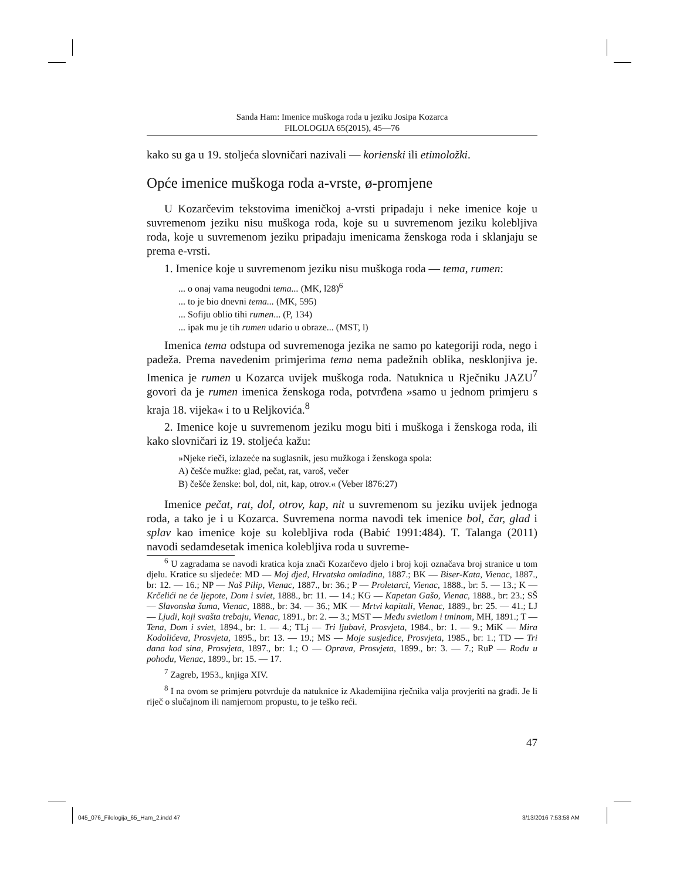Sanda Ham: Imenice muškoga roda u jeziku Josipa Kozarca
FILOLOGIJA 65(2015), 45—76
kako su ga u 19. stoljeća slovničari nazivali — korienski ili etimoložki.
Opće imenice muškoga roda a-vrste, ø-promjene
U Kozarčevim tekstovima imeničkoj a-vrsti pripadaju i neke imenice koje u suvremenom jeziku nisu muškoga roda, koje su u suvremenom jeziku kolebljiva roda, koje u suvremenom jeziku pripadaju imenicama ženskoga roda i sklanjaju se prema e-vrsti.
1. Imenice koje u suvremenom jeziku nisu muškoga roda — tema, rumen:
... o onaj vama neugodni tema... (MK, l28)<sup>6</sup>
... to je bio dnevni tema... (MK, 595)
... Sofiju oblio tihi rumen... (P, 134)
... ipak mu je tih rumen udario u obraze... (MST, l)
Imenica tema odstupa od suvremenoga jezika ne samo po kategoriji roda, nego i padeža. Prema navedenim primjerima tema nema padežnih oblika, nesklonjiva je. Imenica je rumen u Kozarca uvijek muškoga roda. Natuknica u Rječniku JAZU<sup>7</sup> govori da je rumen imenica ženskoga roda, potvrđena »samo u jednom primjeru s kraja 18. vijeka« i to u Reljkovića.<sup>8</sup>
2. Imenice koje u suvremenom jeziku mogu biti i muškoga i ženskoga roda, ili kako slovničari iz 19. stoljeća kažu:
»Njeke rieči, izlazeće na suglasnik, jesu mužkoga i ženskoga spola:
A) češće mužke: glad, pečat, rat, varoš, večer
B) češće ženske: bol, dol, nit, kap, otrov.« (Veber l876:27)
Imenice pečat, rat, dol, otrov, kap, nit u suvremenom su jeziku uvijek jednoga roda, a tako je i u Kozarca. Suvremena norma navodi tek imenice bol, čar, glad i splav kao imenice koje su kolebljiva roda (Babić 1991:484). T. Talanga (2011) navodi sedamdesetak imenica kolebljiva roda u suvreme-
<sup>6</sup> U zagradama se navodi kratica koja znači Kozarčevo djelo i broj koji označava broj stranice u tom djelu. Kratice su sljedeće: MD — Moj djed, Hrvatska omladina, 1887.; BK — Biser-Kata, Vienac, 1887., br: 12. — 16.; NP — Naš Pilip, Vienac, 1887., br: 36.; P — Proletarci, Vienac, 1888., br: 5. — 13.; K — Krčelići ne će ljepote, Dom i sviet, 1888., br: 11. — 14.; KG — Kapetan Gašo, Vienac, 1888., br: 23.; SŠ — Slavonska šuma, Vienac, 1888., br: 34. — 36.; MK — Mrtvi kapitali, Vienac, 1889., br: 25. — 41.; LJ — Ljudi, koji svašta trebaju, Vienac, 1891., br: 2. — 3.; MST — Među svietlom i tminom, MH, 1891.; T — Tena, Dom i sviet, 1894., br: 1. — 4.; TLj — Tri ljubavi, Prosvjeta, 1984., br: 1. — 9.; MiK — Mira Kodolićeva, Prosvjeta, 1895., br: 13. — 19.; MS — Moje susjedice, Prosvjeta, 1985., br: 1.; TD — Tri dana kod sina, Prosvjeta, 1897., br: 1.; O — Oprava, Prosvjeta, 1899., br: 3. — 7.; RuP — Rodu u pohodu, Vienac, 1899., br: 15. — 17.
<sup>7</sup> Zagreb, 1953., knjiga XIV.
<sup>8</sup> I na ovom se primjeru potvrđuje da natuknice iz Akademijina rječnika valja provjeriti na građi. Je li riječ o slučajnom ili namjernom propustu, to je teško reći.
47
045_076_Filologija_65_Ham_2.indd 47
3/13/2016 7:53:58 AM